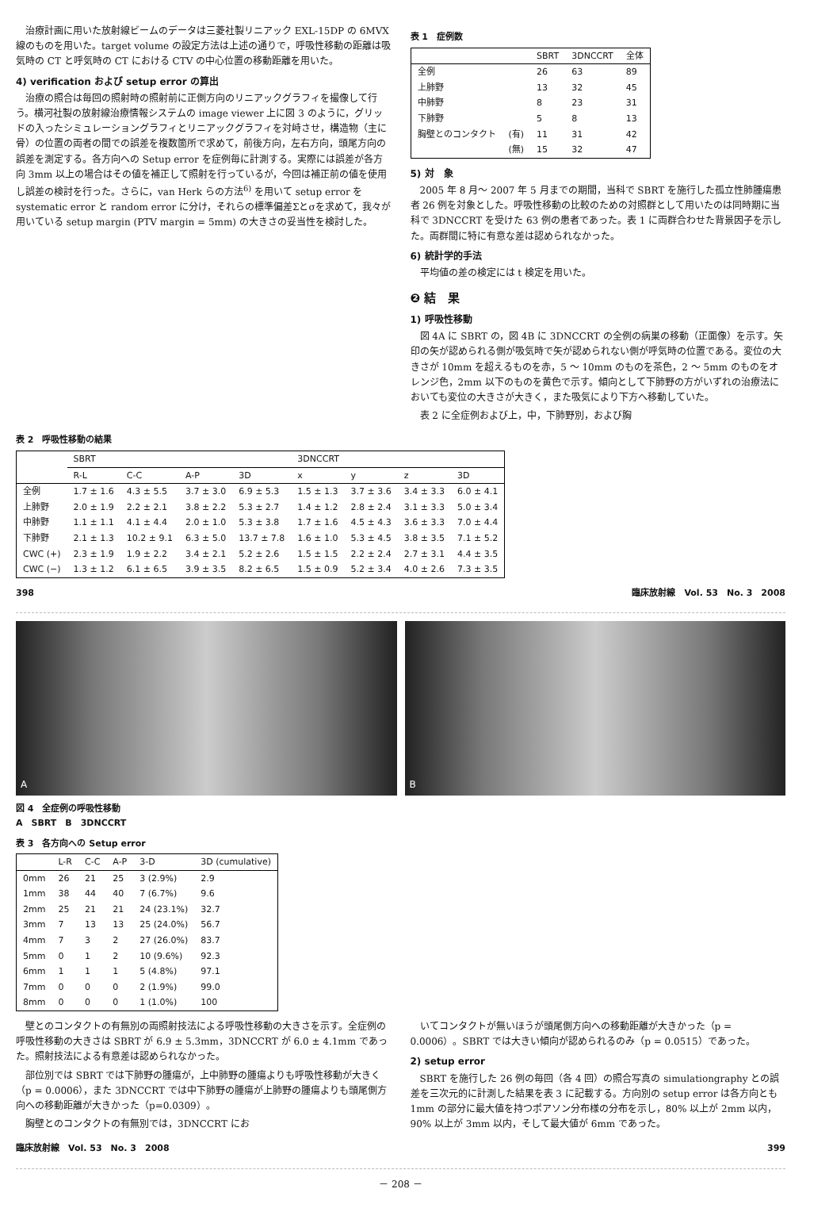治療計画に用いた放射線ビームのデータは三菱社製リニアック EXL-15DP の 6MVX 線のものを用いた。target volume の設定方法は上述の通りで，呼吸性移動の距離は吸気時の CT と呼気時の CT における CTV の中心位置の移動距離を用いた。
4) verification および setup error の算出
治療の照合は毎回の照射時の照射前に正側方向のリニアックグラフィを撮像して行う。横河社製の放射線治療情報システムの image viewer 上に図 3 のように，グリッドの入ったシミュレーショングラフィとリニアックグラフィを対峙させ，構造物（主に骨）の位置の両者の間での誤差を複数箇所で求めて，前後方向，左右方向，頭尾方向の誤差を測定する。各方向への Setup error を症例毎に計測する。実際には誤差が各方向 3mm 以上の場合はその値を補正して照射を行っているが，今回は補正前の値を使用し誤差の検討を行った。さらに，van Herk らの方法<sup>6)</sup> を用いて setup error を systematic error と random error に分け，それらの標準偏差Σとσを求めて，我々が用いている setup margin (PTV margin = 5mm) の大きさの妥当性を検討した。
表 1　症例数
| | | SBRT | 3DNCCRT | 全体 |
| --- | --- | --- | --- | --- |
| 全例 | | 26 | 63 | 89 |
| 上肺野 | | 13 | 32 | 45 |
| 中肺野 | | 8 | 23 | 31 |
| 下肺野 | | 5 | 8 | 13 |
| 胸壁とのコンタクト | (有) | 11 | 31 | 42 |
| | (無) | 15 | 32 | 47 |
5) 対　象
2005 年 8 月～ 2007 年 5 月までの期間，当科で SBRT を施行した孤立性肺腫瘍患者 26 例を対象とした。呼吸性移動の比較のための対照群として用いたのは同時期に当科で 3DNCCRT を受けた 63 例の患者であった。表 1 に両群合わせた背景因子を示した。両群間に特に有意な差は認められなかった。
6) 統計学的手法
平均値の差の検定には t 検定を用いた。
❷ 結　果
1) 呼吸性移動
図 4A に SBRT の，図 4B に 3DNCCRT の全例の病巣の移動（正面像）を示す。矢印の矢が認められる側が吸気時で矢が認められない側が呼気時の位置である。変位の大きさが 10mm を超えるものを赤，5 ～ 10mm のものを茶色，2 ～ 5mm のものをオレンジ色，2mm 以下のものを黄色で示す。傾向として下肺野の方がいずれの治療法においても変位の大きさが大きく，また吸気により下方へ移動していた。
表 2 に全症例および上，中，下肺野別，および胸
表 2　呼吸性移動の結果
| | SBRT | | | | 3DNCCRT | | | |
| --- | --- | --- | --- | --- | --- | --- | --- | --- |
| | R-L | C-C | A-P | 3D | x | y | z | 3D |
| 全例 | 1.7 ± 1.6 | 4.3 ± 5.5 | 3.7 ± 3.0 | 6.9 ± 5.3 | 1.5 ± 1.3 | 3.7 ± 3.6 | 3.4 ± 3.3 | 6.0 ± 4.1 |
| 上肺野 | 2.0 ± 1.9 | 2.2 ± 2.1 | 3.8 ± 2.2 | 5.3 ± 2.7 | 1.4 ± 1.2 | 2.8 ± 2.4 | 3.1 ± 3.3 | 5.0 ± 3.4 |
| 中肺野 | 1.1 ± 1.1 | 4.1 ± 4.4 | 2.0 ± 1.0 | 5.3 ± 3.8 | 1.7 ± 1.6 | 4.5 ± 4.3 | 3.6 ± 3.3 | 7.0 ± 4.4 |
| 下肺野 | 2.1 ± 1.3 | 10.2 ± 9.1 | 6.3 ± 5.0 | 13.7 ± 7.8 | 1.6 ± 1.0 | 5.3 ± 4.5 | 3.8 ± 3.5 | 7.1 ± 5.2 |
| CWC (+) | 2.3 ± 1.9 | 1.9 ± 2.2 | 3.4 ± 2.1 | 5.2 ± 2.6 | 1.5 ± 1.5 | 2.2 ± 2.4 | 2.7 ± 3.1 | 4.4 ± 3.5 |
| CWC (−) | 1.3 ± 1.2 | 6.1 ± 6.5 | 3.9 ± 3.5 | 8.2 ± 6.5 | 1.5 ± 0.9 | 5.2 ± 3.4 | 4.0 ± 2.6 | 7.3 ± 3.5 |
398 臨床放射線　Vol. 53　No. 3　2008
A
B
図 4　全症例の呼吸性移動
A　SBRT　B　3DNCCRT
表 3　各方向への Setup error
| | L-R | C-C | A-P | 3-D | 3D (cumulative) |
| --- | --- | --- | --- | --- | --- |
| 0mm | 26 | 21 | 25 | 3 (2.9%) | 2.9 |
| 1mm | 38 | 44 | 40 | 7 (6.7%) | 9.6 |
| 2mm | 25 | 21 | 21 | 24 (23.1%) | 32.7 |
| 3mm | 7 | 13 | 13 | 25 (24.0%) | 56.7 |
| 4mm | 7 | 3 | 2 | 27 (26.0%) | 83.7 |
| 5mm | 0 | 1 | 2 | 10 (9.6%) | 92.3 |
| 6mm | 1 | 1 | 1 | 5 (4.8%) | 97.1 |
| 7mm | 0 | 0 | 0 | 2 (1.9%) | 99.0 |
| 8mm | 0 | 0 | 0 | 1 (1.0%) | 100 |
壁とのコンタクトの有無別の両照射技法による呼吸性移動の大きさを示す。全症例の呼吸性移動の大きさは SBRT が 6.9 ± 5.3mm，3DNCCRT が 6.0 ± 4.1mm であった。照射技法による有意差は認められなかった。
部位別では SBRT では下肺野の腫瘍が，上中肺野の腫瘍よりも呼吸性移動が大きく（p = 0.0006），また 3DNCCRT では中下肺野の腫瘍が上肺野の腫瘍よりも頭尾側方向への移動距離が大きかった（p=0.0309）。
胸壁とのコンタクトの有無別では，3DNCCRT にお
いてコンタクトが無いほうが頭尾側方向への移動距離が大きかった（p = 0.0006）。SBRT では大きい傾向が認められるのみ（p = 0.0515）であった。
2) setup error
SBRT を施行した 26 例の毎回（各 4 回）の照合写真の simulationgraphy との誤差を三次元的に計測した結果を表 3 に記載する。方向別の setup error は各方向とも 1mm の部分に最大値を持つポアソン分布様の分布を示し，80% 以上が 2mm 以内，90% 以上が 3mm 以内，そして最大値が 6mm であった。
臨床放射線　Vol. 53　No. 3　2008 399
－ 208 －